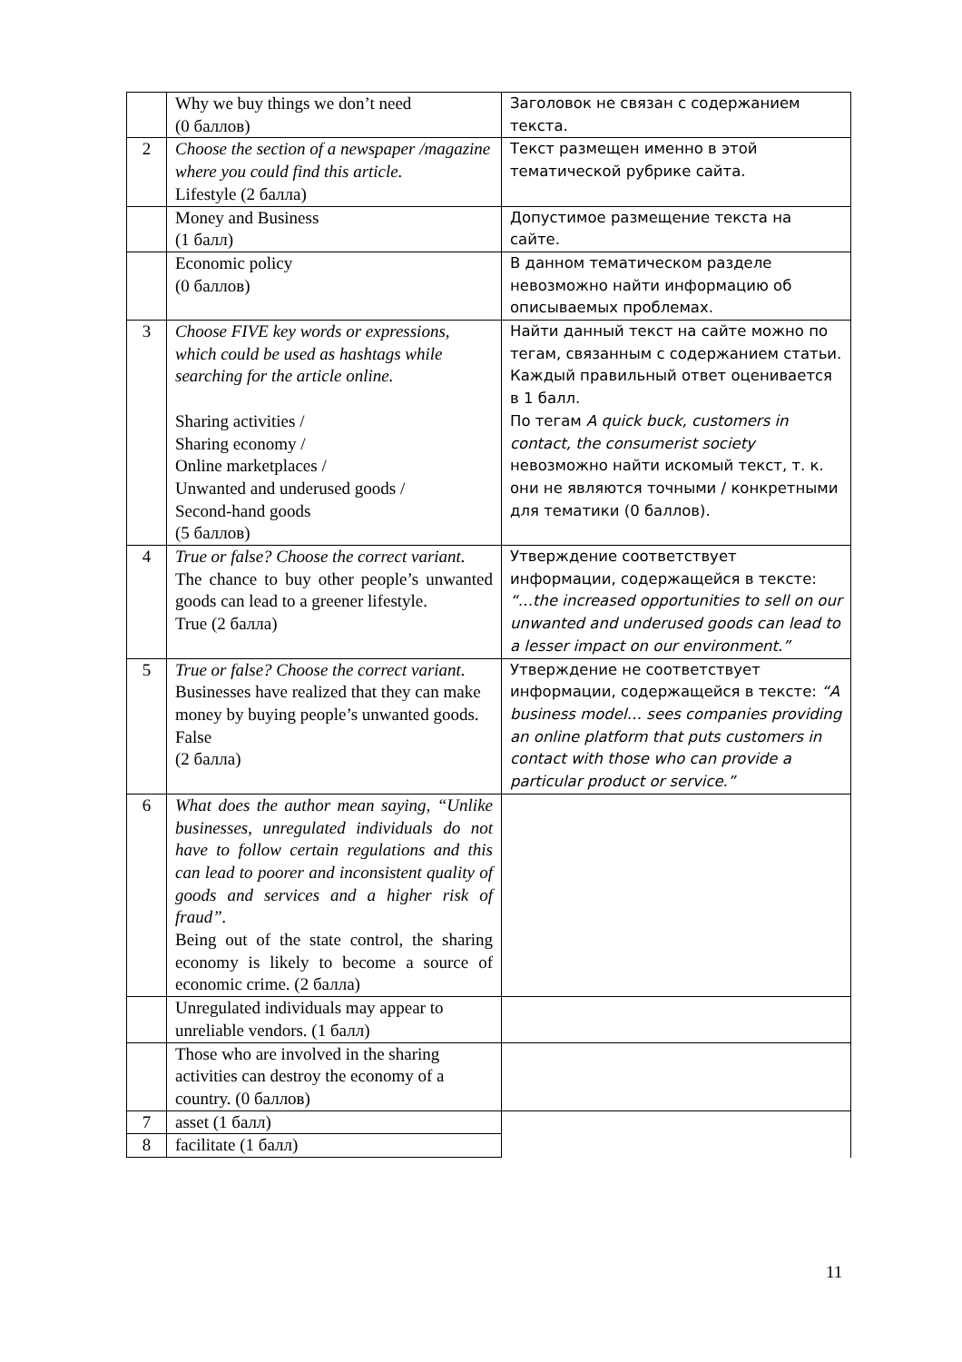| | Why we buy things we don’t need (0 баллов) | Заголовок не связан с содержанием текста. |
| 2 | Choose the section of a newspaper /magazine where you could find this article. Lifestyle (2 балла) | Текст размещен именно в этой тематической рубрике сайта. |
| | Money and Business (1 балл) | Допустимое размещение текста на сайте. |
| | Economic policy (0 баллов) | В данном тематическом разделе невозможно найти информацию об описываемых проблемах. |
| 3 | Choose FIVE key words or expressions, which could be used as hashtags while searching for the article online. Sharing activities / Sharing economy / Online marketplaces / Unwanted and underused goods / Second-hand goods (5 баллов) | Найти данный текст на сайте можно по тегам, связанным с содержанием статьи. Каждый правильный ответ оценивается в 1 балл. По тегам A quick buck, customers in contact, the consumerist society невозможно найти искомый текст, т. к. они не являются точными / конкретными для тематики (0 баллов). |
| 4 | True or false? Choose the correct variant. The chance to buy other people’s unwanted goods can lead to a greener lifestyle. True (2 балла) | Утверждение соответствует информации, содержащейся в тексте: “…the increased opportunities to sell on our unwanted and underused goods can lead to a lesser impact on our environment.” |
| 5 | True or false? Choose the correct variant. Businesses have realized that they can make money by buying people’s unwanted goods. False (2 балла) | Утверждение не соответствует информации, содержащейся в тексте: “A business model… sees companies providing an online platform that puts customers in contact with those who can provide a particular product or service.” |
| 6 | What does the author mean saying, “Unlike businesses, unregulated individuals do not have to follow certain regulations and this can lead to poorer and inconsistent quality of goods and services and a higher risk of fraud”. Being out of the state control, the sharing economy is likely to become a source of economic crime. (2 балла) | |
| | Unregulated individuals may appear to unreliable vendors. (1 балл) | |
| | Those who are involved in the sharing activities can destroy the economy of a country. (0 баллов) | |
| 7 | asset (1 балл) | |
| 8 | facilitate (1 балл) | |
11